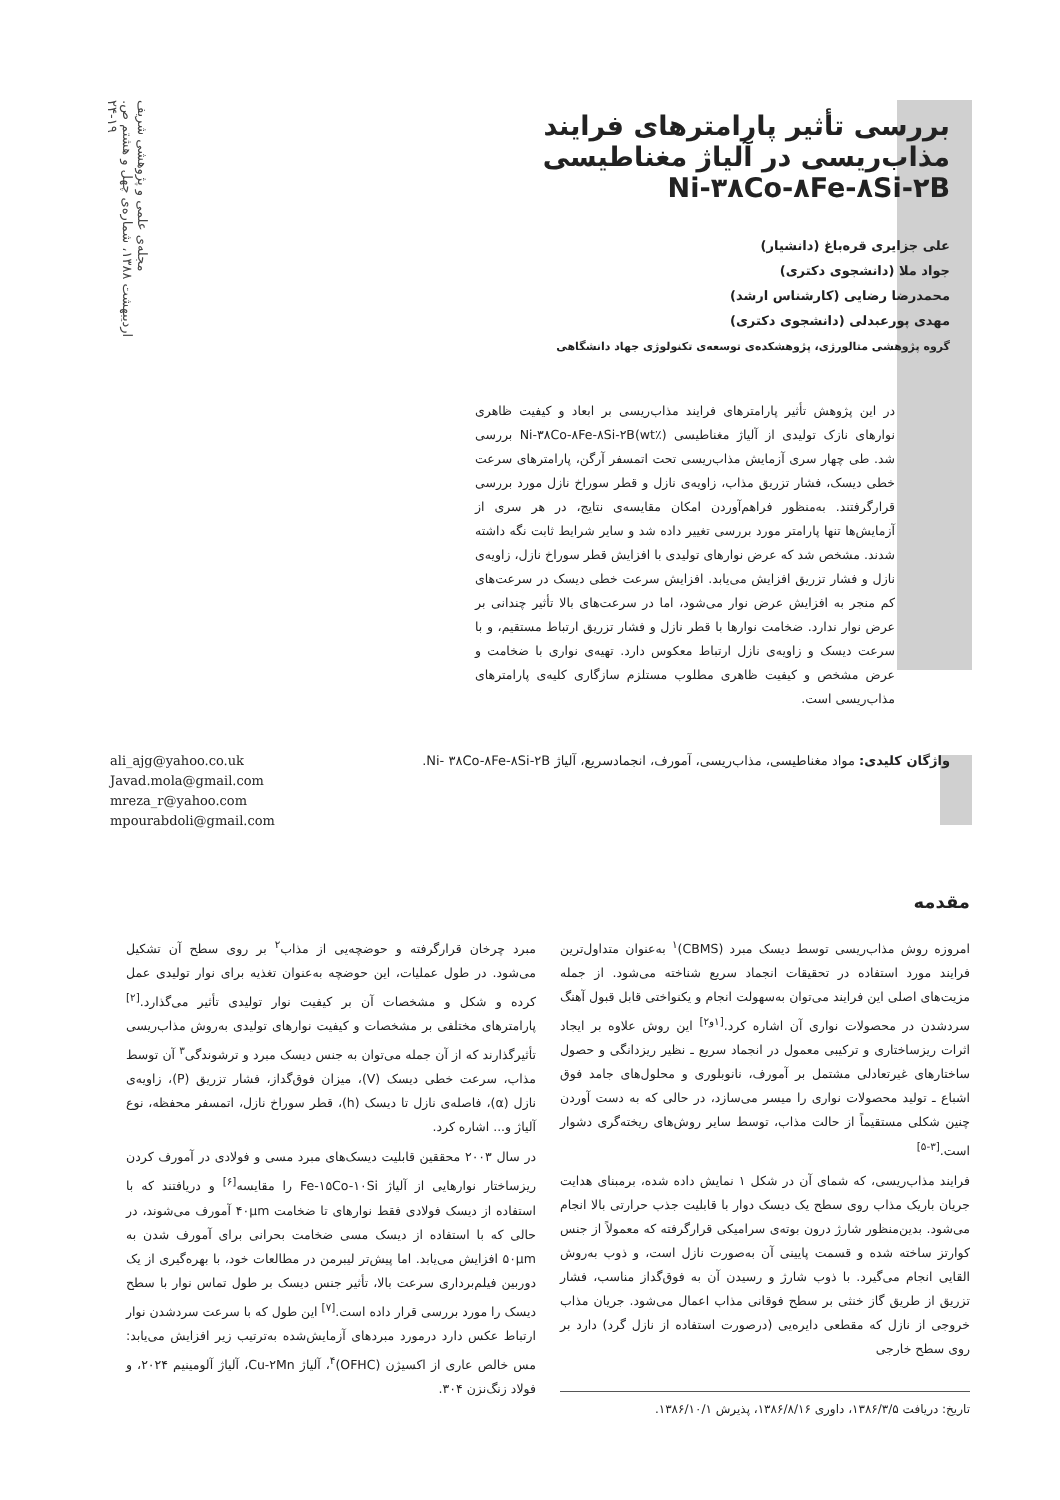مجله‌ی علمی و پژوهشی شریف
اردیبهشت ۱۳۸۸، شماره‌ی چهل و هشتم ص. ۱۹-۲۴
بررسی تأثیر پارامترهای فرایند مذاب‌ریسی در آلیاژ مغناطیسی Ni-۳۸Co-۸Fe-۸Si-۲B
علی جزایری قره‌باغ (دانشیار)
جواد ملا (دانشجوی دکتری)
محمدرضا رضایی (کارشناس ارشد)
مهدی پورعبدلی (دانشجوی دکتری)
گروه پژوهشی متالورژی، پژوهشکده‌ی توسعه‌ی تکنولوژی جهاد دانشگاهی
در این پژوهش تأثیر پارامترهای فرایند مذاب‌ریسی بر ابعاد و کیفیت ظاهری نوارهای نازک تولیدی از آلیاژ مغناطیسی Ni-۳۸Co-۸Fe-۸Si-۲B(wt٪) بررسی شد. طی چهار سری آزمایش مذاب‌ریسی تحت اتمسفر آرگن، پارامترهای سرعت خطی دیسک، فشار تزریق مذاب، زاویه‌ی نازل و قطر سوراخ نازل مورد بررسی قرارگرفتند. به‌منظور فراهم‌آوردن امکان مقایسه‌ی نتایج، در هر سری از آزمایش‌ها تنها پارامتر مورد بررسی تغییر داده شد و سایر شرایط ثابت نگه داشته شدند. مشخص شد که عرض نوارهای تولیدی با افزایش قطر سوراخ نازل، زاویه‌ی نازل و فشار تزریق افزایش می‌یابد. افزایش سرعت خطی دیسک در سرعت‌های کم منجر به افزایش عرض نوار می‌شود، اما در سرعت‌های بالا تأثیر چندانی بر عرض نوار ندارد. ضخامت نوارها با قطر نازل و فشار تزریق ارتباط مستقیم، و با سرعت دیسک و زاویه‌ی نازل ارتباط معکوس دارد. تهیه‌ی نواری با ضخامت و عرض مشخص و کیفیت ظاهری مطلوب مستلزم سازگاری کلیه‌ی پارامترهای مذاب‌ریسی است.
واژگان کلیدی: مواد مغناطیسی، مذاب‌ریسی، آمورف، انجمادسریع، آلیاژ Ni- ۳۸Co-۸Fe-۸Si-۲B.
ali_ajg@yahoo.co.uk
Javad.mola@gmail.com
mreza_r@yahoo.com
mpourabdoli@gmail.com
مقدمه
امروزه روش مذاب‌ریسی توسط دیسک مبرد (CBMS)<sup>۱</sup> به‌عنوان متداول‌ترین فرایند مورد استفاده در تحقیقات انجماد سریع شناخته می‌شود. از جمله مزیت‌های اصلی این فرایند می‌توان به‌سهولت انجام و یکنواختی قابل قبول آهنگ سردشدن در محصولات نواری آن اشاره کرد.<sup>[۱و۲]</sup> این روش علاوه بر ایجاد اثرات ریزساختاری و ترکیبی معمول در انجماد سریع ـ نظیر ریزدانگی و حصول ساختارهای غیرتعادلی مشتمل بر آمورف، نانوبلوری و محلول‌های جامد فوق اشباع ـ تولید محصولات نواری را میسر می‌سازد، در حالی که به دست آوردن چنین شکلی مستقیماً از حالت مذاب، توسط سایر روش‌های ریخته‌گری دشوار است.<sup>[۳-۵]</sup>
فرایند مذاب‌ریسی، که شمای آن در شکل ۱ نمایش داده شده، برمبنای هدایت جریان باریک مذاب روی سطح یک دیسک دوار با قابلیت جذب حرارتی بالا انجام می‌شود. بدین‌منظور شارژ درون بوته‌ی سرامیکی قرارگرفته که معمولاً از جنس کوارتز ساخته شده و قسمت پایینی آن به‌صورت نازل است، و ذوب به‌روش القایی انجام می‌گیرد. با ذوب شارژ و رسیدن آن به فوق‌گداز مناسب، فشار تزریق از طریق گاز خنثی بر سطح فوقانی مذاب اعمال می‌شود. جریان مذاب خروجی از نازل که مقطعی دایره‌یی (درصورت استفاده از نازل گرد) دارد بر روی سطح خارجی
تاریخ: دریافت ۱۳۸۶/۳/۵، داوری ۱۳۸۶/۸/۱۶، پذیرش ۱۳۸۶/۱۰/۱.
مبرد چرخان قرارگرفته و حوضچه‌یی از مذاب<sup>۲</sup> بر روی سطح آن تشکیل می‌شود. در طول عملیات، این حوضچه به‌عنوان تغذیه برای نوار تولیدی عمل کرده و شکل و مشخصات آن بر کیفیت نوار تولیدی تأثیر می‌گذارد.<sup>[۲]</sup> پارامترهای مختلفی بر مشخصات و کیفیت نوارهای تولیدی به‌روش مذاب‌ریسی تأثیرگذارند که از آن جمله می‌توان به جنس دیسک مبرد و ترشوندگی<sup>۳</sup> آن توسط مذاب، سرعت خطی دیسک (V)، میزان فوق‌گداز، فشار تزریق (P)، زاویه‌ی نازل (α)، فاصله‌ی نازل تا دیسک (h)، قطر سوراخ نازل، اتمسفر محفظه، نوع آلیاژ و... اشاره کرد.
در سال ۲۰۰۳ محققین قابلیت دیسک‌های مبرد مسی و فولادی در آمورف کردن ریزساختار نوارهایی از آلیاژ Fe-۱۵Co-۱۰Si را مقایسه<sup>[۶]</sup> و دریافتند که با استفاده از دیسک فولادی فقط نوارهای تا ضخامت ۴۰μm آمورف می‌شوند، در حالی که با استفاده از دیسک مسی ضخامت بحرانی برای آمورف شدن به ۵۰μm افزایش می‌یابد. اما پیش‌تر لیبرمن در مطالعات خود، با بهره‌گیری از یک دوربین فیلم‌برداری سرعت بالا، تأثیر جنس دیسک بر طول تماس نوار با سطح دیسک را مورد بررسی قرار داده است.<sup>[۷]</sup> این طول که با سرعت سردشدن نوار ارتباط عکس دارد درمورد مبردهای آزمایش‌شده به‌ترتیب زیر افزایش می‌یابد: مس خالص عاری از اکسیژن (OFHC)<sup>۴</sup>، آلیاژ Cu-۲Mn، آلیاژ آلومینیم ۲۰۲۴، و فولاد زنگ‌نزن ۳۰۴.